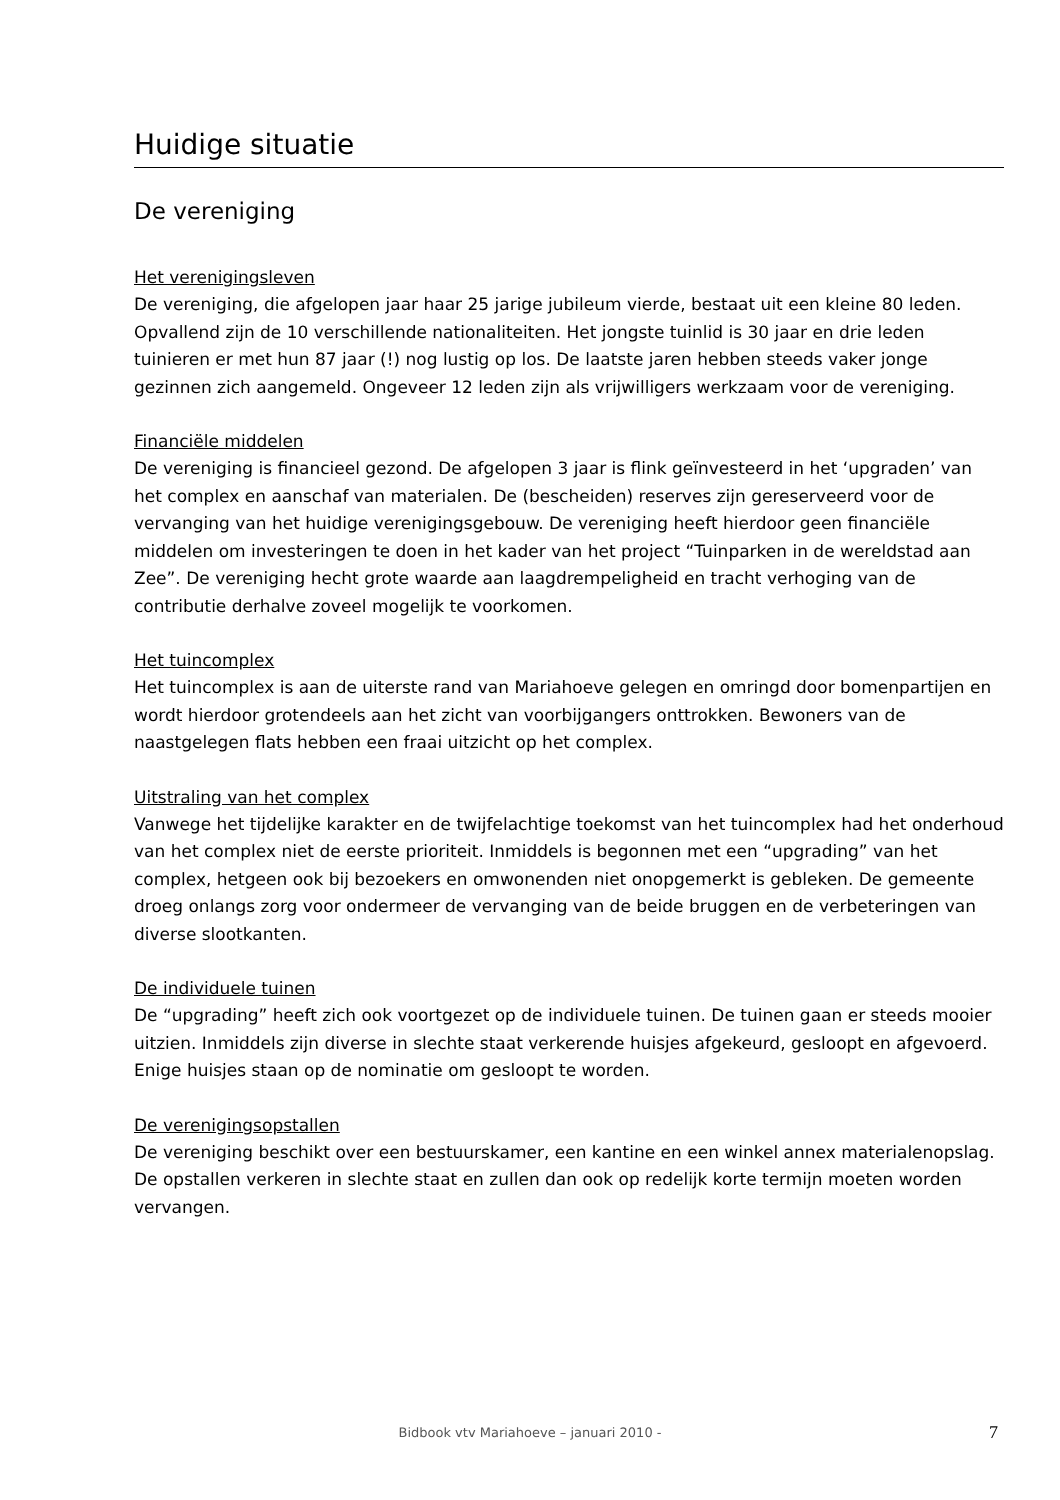Huidige situatie
De vereniging
Het verenigingsleven
De vereniging, die afgelopen jaar haar 25 jarige jubileum vierde, bestaat uit een kleine 80 leden. Opvallend zijn de 10 verschillende nationaliteiten. Het jongste tuinlid is 30 jaar en drie leden tuinieren er met hun 87 jaar (!) nog lustig op los. De laatste jaren hebben steeds vaker jonge gezinnen zich aangemeld. Ongeveer 12 leden zijn als vrijwilligers werkzaam voor de vereniging.
Financiële middelen
De vereniging is financieel gezond. De afgelopen 3 jaar is flink geïnvesteerd in het ‘upgraden’ van het complex en aanschaf van materialen. De (bescheiden) reserves zijn gereserveerd voor de vervanging van het huidige verenigingsgebouw. De vereniging heeft hierdoor geen financiële middelen om investeringen te doen in het kader van het project “Tuinparken in de wereldstad aan Zee”. De vereniging hecht grote waarde aan laagdrempeligheid en tracht verhoging van de contributie derhalve zoveel mogelijk te voorkomen.
Het tuincomplex
Het tuincomplex is aan de uiterste rand van Mariahoeve gelegen en omringd door bomenpartijen en wordt hierdoor grotendeels aan het zicht van voorbijgangers onttrokken. Bewoners van de naastgelegen flats hebben een fraai uitzicht op het complex.
Uitstraling van het complex
Vanwege het tijdelijke karakter en de twijfelachtige toekomst van het tuincomplex had het onderhoud van het complex niet de eerste prioriteit. Inmiddels is begonnen met een “upgrading” van het complex, hetgeen ook bij bezoekers en omwonenden niet onopgemerkt is gebleken. De gemeente droeg onlangs zorg voor ondermeer de vervanging van de beide bruggen en de verbeteringen van diverse slootkanten.
De individuele tuinen
De “upgrading” heeft zich ook voortgezet op de individuele tuinen. De tuinen gaan er steeds mooier uitzien. Inmiddels zijn diverse in slechte staat verkerende huisjes afgekeurd, gesloopt en afgevoerd. Enige huisjes staan op de nominatie om gesloopt te worden.
De verenigingsopstallen
De vereniging beschikt over een bestuurskamer, een kantine en een winkel annex materialenopslag. De opstallen verkeren in slechte staat en zullen dan ook op redelijk korte termijn moeten worden vervangen.
Bidbook vtv Mariahoeve – januari 2010 - 7